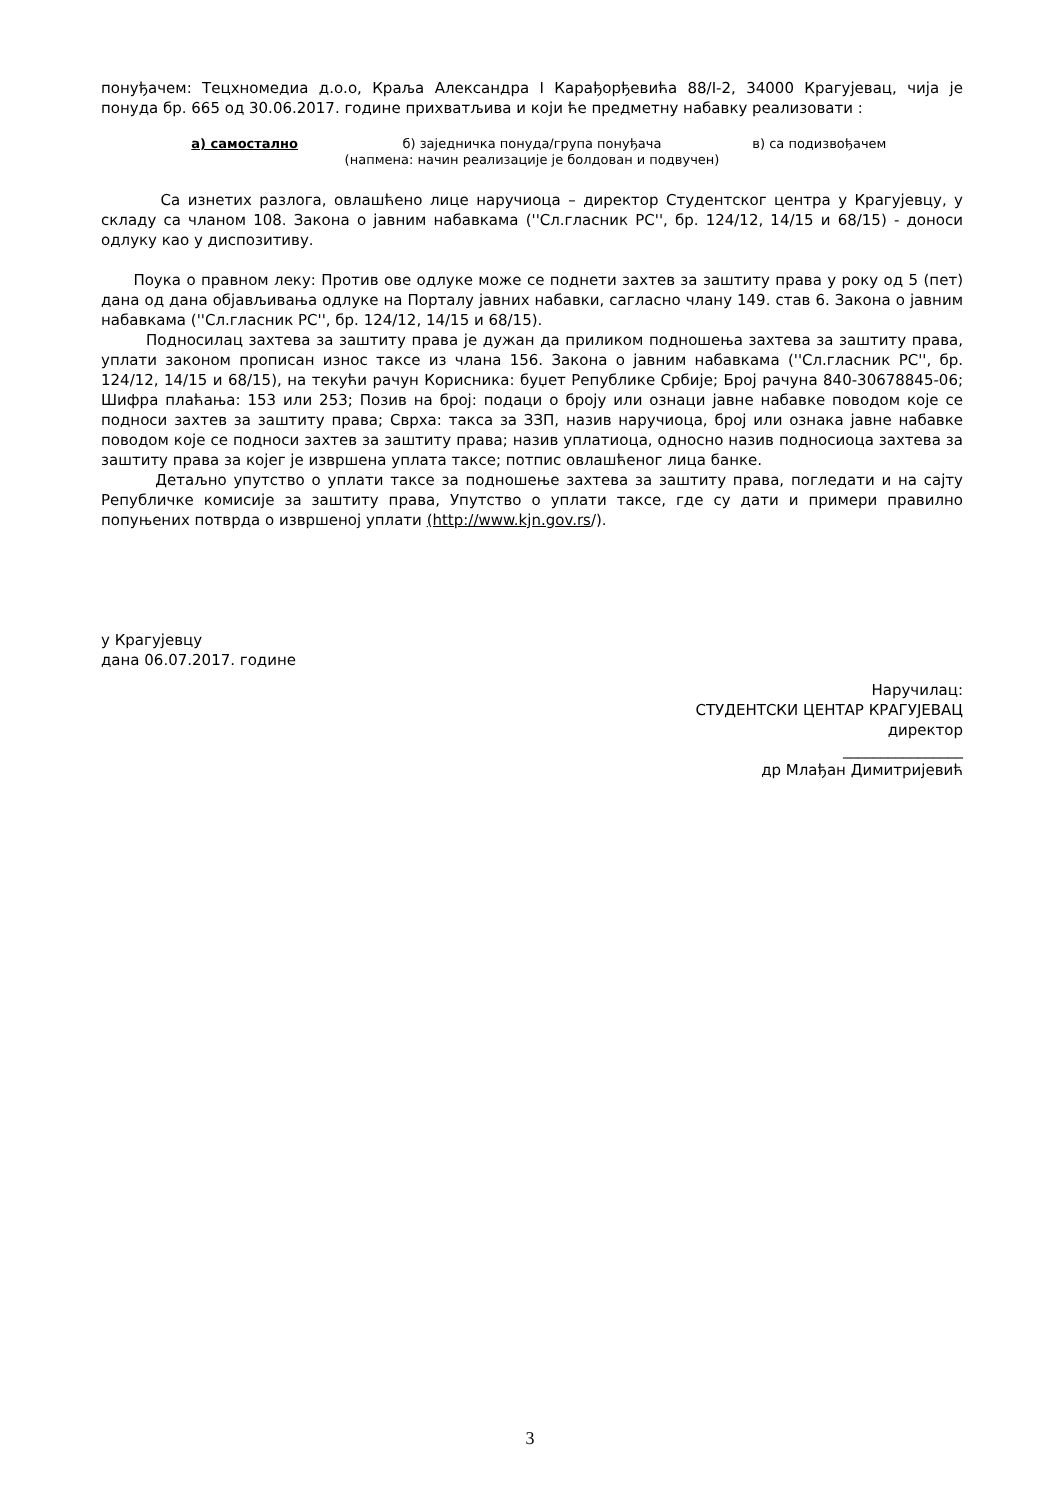понуђачем: Тецхномедиа д.о.о, Краља Александра I Карађорђевића 88/I-2, 34000 Крагујевац, чија је понуда бр. 665 од 30.06.2017. године прихватљива и који ће предметну набавку реализовати :
а) самостално б) заједничка понуда/група понуђача
в) са подизвођачем
(напмена: начин реализације је болдован и подвучен)
Са изнетих разлога, овлашћено лице наручиоца – директор Студентског центра у Крагујевцу, у складу са чланом 108. Закона о јавним набавкама (''Сл.гласник РС'', бр. 124/12, 14/15 и 68/15) - доноси одлуку као у диспозитиву.
Поука о правном леку: Против ове одлуке може се поднети захтев за заштиту права у року од 5 (пет) дана од дана објављивања одлуке на Порталу јавних набавки, сагласно члану 149. став 6. Закона о јавним набавкама (''Сл.гласник РС'', бр. 124/12, 14/15 и 68/15).
Подносилац захтева за заштиту права је дужан да приликом подношења захтева за заштиту права, уплати законом прописан износ таксе из члана 156. Закона о јавним набавкама (''Сл.гласник РС'', бр. 124/12, 14/15 и 68/15), на текући рачун Корисника: буџет Републике Србије; Број рачуна 840-30678845-06; Шифра плаћања: 153 или 253; Позив на број: подаци о броју или ознаци јавне набавке поводом које се подноси захтев за заштиту права; Сврха: такса за ЗЗП, назив наручиоца, број или ознака јавне набавке поводом које се подноси захтев за заштиту права; назив уплатиоца, односно назив подносиоца захтева за заштиту права за којег је извршена уплата таксе; потпис овлашћеног лица банке.
Детаљно упутство о уплати таксе за подношење захтева за заштиту права, погледати и на сајту Републичке комисије за заштиту права, Упутство о уплати таксе, где су дати и примери правилно попуњених потврда о извршеној уплати (http://www.kjn.gov.rs/).
у Крагујевцу
дана 06.07.2017. године
Наручилац:
СТУДЕНТСКИ ЦЕНТАР КРАГУЈЕВАЦ
директор
________________
др Млађан Димитријевић
3